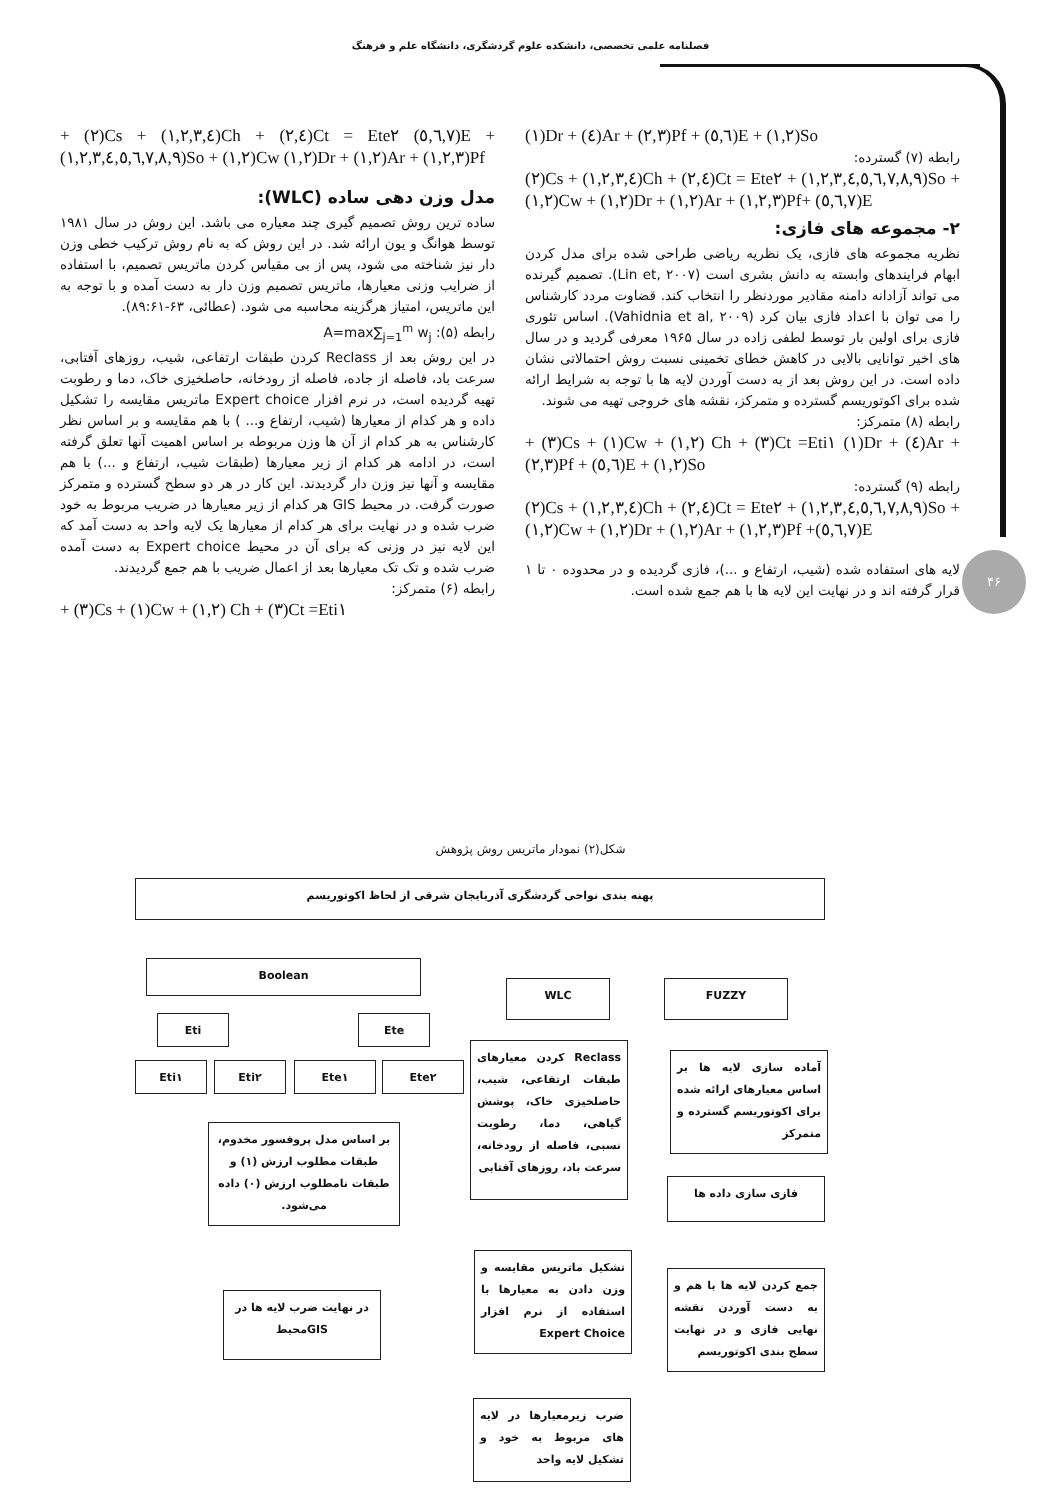فصلنامه علمی تخصصی، دانشکده علوم گردشگری، دانشگاه علم و فرهنگ
۴۶
+ (۲)Cs + (۱,۲,۳,٤)Ch + (۲,٤)Ct = Ete۲ (٥,٦,۷)E + (۱,۲,۳,٤,٥,٦,۷,۸,۹)So + (۱,۲)Cw (۱,۲)Dr + (۱,۲)Ar + (۱,۲,۳)Pf
مدل وزن دهی ساده (WLC):
ساده ترین روش تصمیم گیری چند معیاره می باشد. این روش در سال ۱۹۸۱ توسط هوانگ و یون ارائه شد. در این روش که به نام روش ترکیب خطی وزن دار نیز شناخته می شود، پس از بی مقیاس کردن ماتریس تصمیم، با استفاده از ضرایب وزنی معیارها، ماتریس تصمیم وزن دار به دست آمده و با توجه به این ماتریس، امتیاز هرگزینه محاسبه می شود. (عطائی، ۶۳-۸۹:۶۱).
رابطه (۵): A=max∑<sub>j=1</sub><sup>m</sup> w<sub>j</sub>
در این روش بعد از Reclass کردن طبقات ارتفاعی، شیب، روزهای آفتابی، سرعت باد، فاصله از جاده، فاصله از رودخانه، حاصلخیزی خاک، دما و رطوبت تهیه گردیده است، در نرم افزار Expert choice ماتریس مقایسه را تشکیل داده و هر کدام از معیارها (شیب، ارتفاع و... ) با هم مقایسه و بر اساس نظر کارشناس به هر کدام از آن ها وزن مربوطه بر اساس اهمیت آنها تعلق گرفته است، در ادامه هر کدام از زیر معیارها (طبقات شیب، ارتفاع و ...) با هم مقایسه و آنها نیز وزن دار گردیدند. این کار در هر دو سطح گسترده و متمرکز صورت گرفت. در محیط GIS هر کدام از زیر معیارها در ضریب مربوط به خود ضرب شده و در نهایت برای هر کدام از معیارها یک لایه واحد به دست آمد که این لایه نیز در وزنی که برای آن در محیط Expert choice به دست آمده ضرب شده و تک تک معیارها بعد از اعمال ضریب با هم جمع گردیدند.
رابطه (۶) متمرکز:
+ (۳)Cs + (۱)Cw + (۱,۲) Ch + (۳)Ct =Eti۱
(۱)Dr + (٤)Ar + (۲,۳)Pf + (٥,٦)E + (۱,۲)So
رابطه (۷) گسترده:
(۲)Cs + (۱,۲,۳,٤)Ch + (۲,٤)Ct = Ete۲ + (۱,۲,۳,٤,٥,٦,۷,۸,۹)So + (۱,۲)Cw + (۱,۲)Dr + (۱,۲)Ar + (۱,۲,۳)Pf+ (٥,٦,۷)E
۲- مجموعه های فازی:
نظریه مجموعه های فازی، یک نظریه ریاضی طراحی شده برای مدل کردن ابهام فرایندهای وابسته به دانش بشری است (Lin et, ۲۰۰۷). تصمیم گیرنده می تواند آزادانه دامنه مقادیر موردنظر را انتخاب کند. قضاوت مردد کارشناس را می توان با اعداد فازی بیان کرد (Vahidnia et al, ۲۰۰۹). اساس تئوری فازی برای اولین بار توسط لطفی زاده در سال ۱۹۶۵ معرفی گردید و در سال های اخیر توانایی بالایی در کاهش خطای تخمینی نسبت روش احتمالاتی نشان داده است. در این روش بعد از به دست آوردن لایه ها با توجه به شرایط ارائه شده برای اکوتوریسم گسترده و متمرکز، نقشه های خروجی تهیه می شوند.
رابطه (۸) متمرکز:
+ (۳)Cs + (۱)Cw + (۱,۲) Ch + (۳)Ct =Eti۱ (۱)Dr + (٤)Ar + (۲,۳)Pf + (٥,٦)E + (۱,۲)So
رابطه (۹) گسترده:
(۲)Cs + (۱,۲,۳,٤)Ch + (۲,٤)Ct = Ete۲ + (۱,۲,۳,٤,٥,٦,۷,۸,۹)So + (۱,۲)Cw + (۱,۲)Dr + (۱,۲)Ar + (۱,۲,۳)Pf +(٥,٦,۷)E
لایه های استفاده شده (شیب، ارتفاع و ...)، فازی گردیده و در محدوده ۰ تا ۱ قرار گرفته اند و در نهایت این لایه ها با هم جمع شده است.
شکل(۲) نمودار ماتریس روش پژوهش
پهنه بندی نواحی گردشگری آذربایجان شرقی از لحاظ اکوتوریسم
Boolean
WLC FUZZY
Eti Ete
Eti۱ Eti۲ Ete۱ Ete۲
Reclass کردن معیارهای طبقات ارتفاعی، شیب، حاصلخیزی خاک، پوشش گیاهی، دما، رطوبت نسبی، فاصله از رودخانه، سرعت باد، روزهای آفتابی
آماده سازی لایه ها بر اساس معیارهای ارائه شده برای اکوتوریسم گسترده و متمرکز
فازی سازی داده ها
بر اساس مدل پروفسور مخدوم، طبقات مطلوب ارزش (۱) و طبقات نامطلوب ارزش (۰) داده می‌شود.
تشکیل ماتریس مقایسه و وزن دادن به معیارها با استفاده از نرم افزار Expert Choice
جمع کردن لایه ها با هم و به دست آوردن نقشه نهایی فازی و در نهایت سطح بندی اکوتوریسم
در نهایت ضرب لایه ها در GISمحیط
ضرب زیرمعیارها در لایه های مربوط به خود و تشکیل لایه واحد